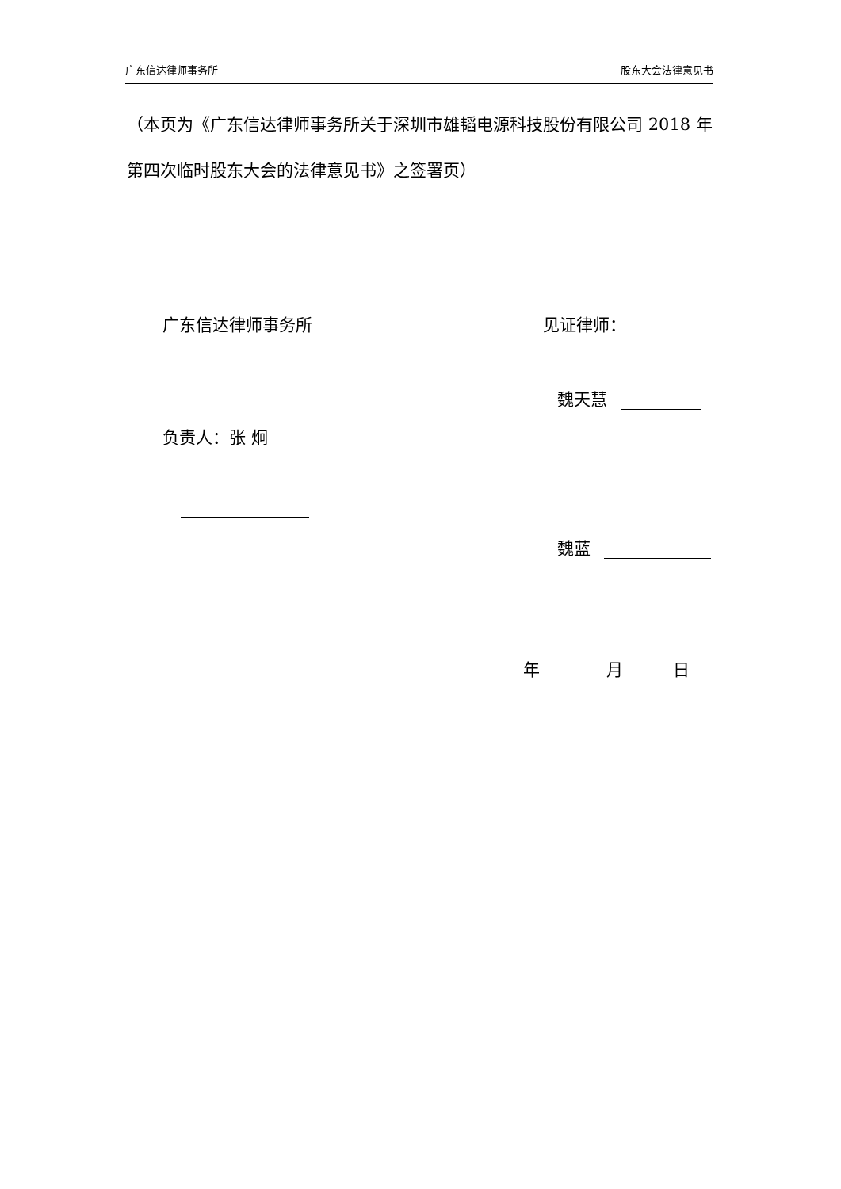广东信达律师事务所 股东大会法律意见书
（本页为《广东信达律师事务所关于深圳市雄韬电源科技股份有限公司 2018 年第四次临时股东大会的法律意见书》之签署页）
广东信达律师事务所 见证律师：
魏天慧
负责人：张 炯
魏蓝
年　　　　月　　　日